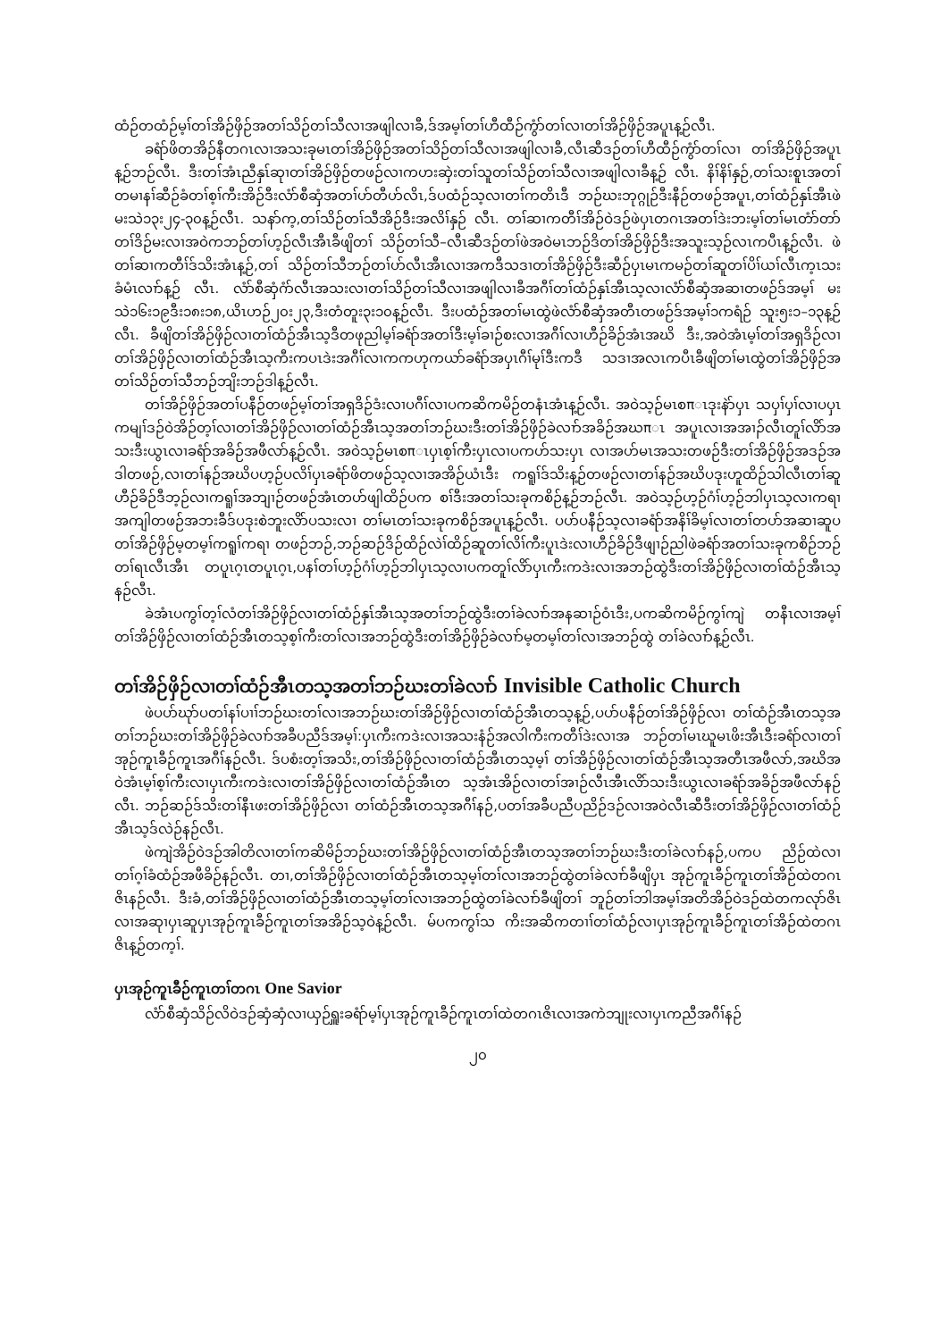ထံဉ်တထံဉ်မ့ၢ်တၢ်အိဉ်ဖှိဉ်အတၢ်သိဉ်တၢ်သီလၢအဖျါလၢခီ,ဒ်အမ့ၢ်တၢ်ဟီထီဉ်ကွံာ်တၢ်လၢတၢ်အိဉ်ဖှိဉ်အပူၤန့ဉ်လီၤ.
ခရံာ်ဖိတအိဉ်နီတဂၤလၢအသးခုမၤတၢ်အိဉ်ဖှိဉ်အတၢ်သိဉ်တၢ်သီလၢအဖျါလၢခီ,လီၤဆီဒဉ်တၢ်ဟီထီဉ်ကွံာ်တၢ်လၢ တၢ်အိဉ်ဖှိဉ်အပူၤန့ဉ်ဘဉ်လီၤ. ဒီးတၢ်အံၤညီနှၤ်ဆုၢတၢ်အိဉ်ဖှိဉ်တဖဉ်လၢကဟးဆှဲးတၢ်သူတၢ်သိဉ်တၢ်သီလၢအဖျါလၢခီန့ဉ် လီၤ. နိၢ်နိၢ်နှဉ်,တၢ်သးစူၤအတၢ်တမၢနၢ်ဆီဉ်ခံတၢ်စ့ၢ်ကီးအိဉ်ဒီးလံာ်စီဆှံအတၢ်ဟ်တီဟ်လိၤ,ဒ်ပထံဉ်သ့လၢတၢ်ကတိၤဒီ ဘဉ်ဃးဘုဂ္ဂုဉ်ဒီးနီဉ်တဖဉ်အပူၤ,တၢ်ထံဉ်နှၤ်အီၤဖဲမးသဲ၁၃း၂၄-၃၀န့ဉ်လီၤ. သနာ်က့,တၢ်သိဉ်တၢ်သီအိဉ်ဒီးအလိၢ်နှဉ် လီၤ. တၢ်ဆၢကတီၢ်အိဉ်ဝဲဒဉ်ဖဲပှၤတဂၤအတၢ်ဒဲးဘးမ့ၢ်တၢ်မၤတံာ်တာ်တၢ်ဒိဉ်မးလၢအဝဲကဘဉ်တၢ်ဟ့ဉ်လီၤအီၤခီဖျိတၢ် သိဉ်တၢ်သီ–လီၤဆီဒဉ်တၢ်ဖဲအဝဲမၤဘဉ်ဒိတၢ်အိဉ်ဖှိဉ်ဒီးအသူးသ့ဉ်လၤကပီၤန့ဉ်လီၤ. ဖဲတၢ်ဆၢကတီၢ်ဒ်သိးအံၤန့ဉ်,တၢ် သိဉ်တၢ်သီဘဉ်တၢ်ဟ်လီၤအီၤလၢအကဒီသဒၢတၢ်အိဉ်ဖှိဉ်ဒီးဆီဉ်ပှၤမၤကမဉ်တၢ်ဆူတၢ်ပိၢ်ယၢ်လီၤက့ၤသးခံမံၤလၢာ်န့ဉ် လီၤ. လံာ်စီဆှံဂံာ်လီၤအသးလၢတၢ်သိဉ်တၢ်သီလၢအဖျါလၢခီအဂီၢ်တၢ်ထံဉ်နှၤ်အီၤသ့လၢလံာ်စီဆှံအဆၢတဖဉ်ဒ်အမ့ၢ် မးသဲ၁၆း၁၉ဒီး၁၈း၁၈,ယိၤဟဉ်၂၀း၂၃,ဒီးတံတူး၃း၁၀န့ဉ်လီၤ. ဒီးပထံဉ်အတၢ်မၤထွဲဖဲလံာ်စီဆှံအတီၤတဖဉ်ဒ်အမ့ၢ်၁ကရံဉ် သူး၅း၁–၁၃န့ဉ်လီၤ. ခီဖျိတၢ်အိဉ်ဖှိဉ်လၢတၢ်ထံဉ်အီၤသ့ဒီတဖုညါမ့ၢ်ခရံာ်အတၢ်ဒီးမ့ၢ်ခၢဉ်စးလၢအဂီၢ်လၢဟီဉ်ခိဉ်အံၤအဃိ ဒီး,အဝဲအံၤမ့ၢ်တၢ်အရှဒိဉ်လၢတၢ်အိဉ်ဖှိဉ်လၢတၢ်ထံဉ်အီၤသ့ကီးကပၤဒဲးအဂီၢ်လၢကကဟုကယာ်ခရံာ်အပှၤဂီၢ်မုၢ်ဒီးကဒီ သဒၢအလၤကပီၤခီဖျိတၢ်မၤထွဲတၢ်အိဉ်ဖှိဉ်အတၢ်သိဉ်တၢ်သီဘဉ်ဘျိးဘဉ်ဒါန့ဉ်လီၤ.
တၢ်အိဉ်ဖှိဉ်အတၢ်ပနီဉ်တဖဉ်မ့ၢ်တၢ်အရှဒိဉ်ဒံးလၢပဂီၢ်လၢပကဆိကမိဉ်တနံၤအံၤန့ဉ်လီၤ. အဝဲသ့ဉ်မၤစπၤဒုးနဲာ်ပှၤ သပှၢ်ပှၢ်လၢပပှၤကမျၢ်ဒဉ်ဝဲအိဉ်တ့ၢ်လၢတၢ်အိဉ်ဖှိဉ်လၢတၢ်ထံဉ်အီၤသ့အတၢ်ဘဉ်ဃးဒီးတၢ်အိဉ်ဖှိဉ်ခဲလၢာ်အခိဉ်အဃπၤ အပူၤလၢအအၢၣ်လီၤတူၢ်လိာ်အသးဒီးယွၤလၢခရံာ်အခိဉ်အဖီလာ်န့ဉ်လီၤ. အဝဲသ့ဉ်မၤစπၤပှၤစ့ၢ်ကီးပှၤလၢပကဟ်သးပှၤ လၢအဟ်မၤအသးတဖဉ်ဒီးတၢ်အိဉ်ဖှိဉ်အဒဉ်အဒါတဖဉ်,လၢတၢ်နဉ်အဃိပဟ့ဉ်ပလိၢ်ပှၤခရံာ်ဖိတဖဉ်သ့လၢအအိဉ်ယံၤဒီး ကရူၢ်ဒ်သိးန့ဉ်တဖဉ်လၢတၢ်နဉ်အဃိပဒုးဟူထိဉ်သါလီၤတၢ်ဆူဟီဉ်ခိဉ်ဒီဘ့ဉ်လၢကရူၢ်အဘျၢဉ်တဖဉ်အံၤတဟ်ဖျါထိဉ်ပက စၢ်ဒီးအတၢ်သးခုကစိဉ်န့ဉ်ဘဉ်လီၤ. အဝဲသ့ဉ်ဟ့ဉ်ဂံၢ်ဟ့ဉ်ဘါပှၤသ့လၢကရၢအကျါတဖဉ်အဘးခီဒ်ပဒုးစဲဘူးလိာ်ပသးလၢ တၢ်မၤတၢ်သးခုကစိဉ်အပူၤန့ဉ်လီၤ. ပပာ်ပနီဉ်သ့လၢခရံာ်အနိၢ်ခိမ့ၢ်လၢတၢ်တပာ်အဆၢဆူပတၢ်အိဉ်ဖှိဉ်မ့တမ့ၢ်ကရူၢ်ကရၢ တဖဉ်ဘဉ်,ဘဉ်ဆဉ်ဒိဉ်ထိဉ်လဲၢ်ထိဉ်ဆူတၢ်လိၢ်ကီးပူၤဒဲးလၢဟီဉ်ခိဉ်ဒီဖျၢဉ်ညါဖဲခရံာ်အတၢ်သးခုကစိဉ်ဘဉ်တၢ်ရၤလီၤအီၤ တပူၤဂ့ၤတပူၤဂ့ၤ,ပနၢ်တၢ်ဟ့ဉ်ဂံၢ်ဟ့ဉ်ဘါပှၤသ့လၢပကတူၢ်လိာ်ပှၤကီးကဒဲးလၢအဘဉ်ထွဲဒီးတၢ်အိဉ်ဖှိဉ်လၢတၢ်ထံဉ်အီၤသ့ နဉ်လီၤ.
ခဲအံၤပကွၢ်တ့ၢ်လံတၢ်အိဉ်ဖှိဉ်လၢတၢ်ထံဉ်နှၤ်အီၤသ့အတၢ်ဘဉ်ထွဲဒီးတၢ်ခဲလၢာ်အနဆၢဉ်ဝံၤဒီး,ပကဆိကမိဉ်ကွၢ်ကျဲ တနီၤလၢအမ့ၢ်တၢ်အိဉ်ဖှိဉ်လၢတၢ်ထံဉ်အီၤတသ့စ့ၢ်ကီးတၢ်လၢအဘဉ်ထွဲဒီးတၢ်အိဉ်ဖှိဉ်ခဲလၢာ်မ့တမ့ၢ်တၢ်လၢအဘဉ်ထွဲ တၢ်ခဲလၢာ်န့ဉ်လီၤ.
တၢ်အိဉ်ဖှိဉ်လၢတၢ်ထံဉ်အီၤတသ့အတၢ်ဘဉ်ဃးတၢ်ခဲလၢာ် Invisible Catholic Church
ဖဲပပာ်ဃုာ်ပတၢ်နၢ်ပၢၢ်ဘဉ်ဃးတၢ်လၢအဘဉ်ဃးတၢ်အိဉ်ဖှိဉ်လၢတၢ်ထံဉ်အီၤတသ့န့ဉ်,ပပာ်ပနီဉ်တၢ်အိဉ်ဖှိဉ်လၢ တၢ်ထံဉ်အီၤတသ့အတၢ်ဘဉ်ဃးတၢ်အိဉ်ဖှိဉ်ခဲလၢာ်အခီပညီဒ်အမ့ၢ်:ပှၤကီးကဒဲးလၢအသးနံဉ်အလါကီးကတီၢ်ဒဲးလၢအ ဘဉ်တၢ်မၤဃူမၤဖိးအီၤဒီးခရံာ်လၢတၢ်အုဉ်ကူၤခီဉ်ကူၤအဂီၢ်နဉ်လီၤ. ဒ်ပစံးတ့ၢ်အသိး,တၢ်အိဉ်ဖှိဉ်လၢတၢ်ထံဉ်အီၤတသ့မ့ၢ် တၢ်အိဉ်ဖှိဉ်လၢတၢ်ထံဉ်အီၤသ့အတီၤအဖီလာ်,အဃိအဝဲအံၤမ့ၢ်စ့ၢ်ကီးလၢပှၤကီးကဒဲးလၢတၢ်အိဉ်ဖှိဉ်လၢတၢ်ထံဉ်အီၤတ သ့အံၤအိဉ်လၢတၢ်အၢဉ်လီၤအီၤလိာ်သးဒီးယွၤလၢခရံာ်အခိဉ်အဖီလာ်နဉ်လီၤ. ဘဉ်ဆဉ်ဒ်သိးတၢ်နီၤဖးတၢ်အိဉ်ဖှိဉ်လၢ တၢ်ထံဉ်အီၤတသ့အဂီၢ်နဉ်,ပတၢ်အခီပညီပညိဉ်ဒဉ်လၢအဝဲလီၤဆီဒီးတၢ်အိဉ်ဖှိဉ်လၢတၢ်ထံဉ်အီၤသ့ဒ်လဲဉ်နဉ်လီၤ.
ဖဲကျဲအိဉ်ဝဲဒဉ်အါတိလၢတၢ်ကဆိမိဉ်ဘဉ်ဃးတၢ်အိဉ်ဖှိဉ်လၢတၢ်ထံဉ်အီၤတသ့အတၢ်ဘဉ်ဃးဒီးတၢ်ခဲလၢာ်နဉ်,ပကပ ညိဉ်ထဲလၢတၢ်ဂ့ၢ်ခံထံဉ်အဖီခိဉ်နဉ်လီၤ. တၢ,တၢ်အိဉ်ဖှိဉ်လၢတၢ်ထံဉ်အီၤတသ့မ့ၢ်တၢ်လၢအဘဉ်ထွဲတၢ်ခဲလၢာ်ခီဖျိပှၤ အုဉ်ကူၤခီဉ်ကူၤတၢ်အိဉ်ထဲတဂၤဇိၤနဉ်လီၤ. ဒီးခံ,တၢ်အိဉ်ဖှိဉ်လၢတၢ်ထံဉ်အီၤတသ့မ့ၢ်တၢ်လၢအဘဉ်ထွဲတၢ်ခဲလၢာ်ခီဖျိတၢ် ဘူဉ်တၢ်ဘါအမ့ၢ်အတိအိဉ်ဝဲဒဉ်ထဲတကလုာ်ဇိၤလၢအဆုၢပှၤဆူပှၤအုဉ်ကူၤခီဉ်ကူၤတၢ်အအိဉ်သ့ဝဲန့ဉ်လီၤ. မ်ပကကွၢ်သ ကိးအဆိကတၢၢ်တၢ်ထံဉ်လၢပှၤအုဉ်ကူၤခီဉ်ကူၤတၢ်အိဉ်ထဲတဂၤဇိၤန့ဉ်တက့ၢ်.
ပှၤအုဉ်ကူၤခီဉ်ကူၤတၢ်တဂၤ One Savior
လံာ်စီဆှံသိဉ်လိဝဲဒဉ်ဆှံဆှံလၢယှဉ်ရှူးခရံာ်မ့ၢ်ပှၤအုဉ်ကူၤခီဉ်ကူၤတၢ်ထဲတဂၤဇိၤလၢအကဲဘျုးလၢပှၤကညီအဂီၢ်နဉ်
၂၀